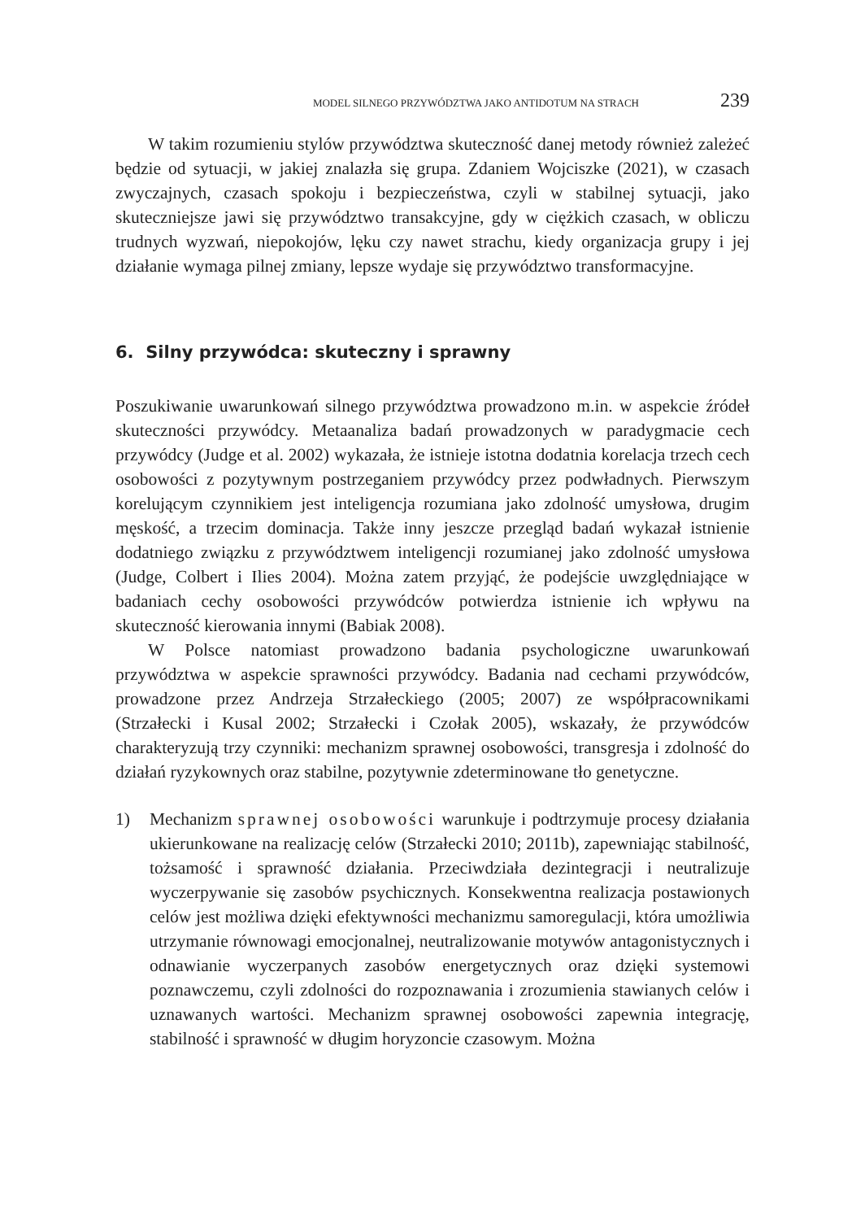MODEL SILNEGO PRZYWÓDZTWA JAKO ANTIDOTUM NA STRACH 239
W takim rozumieniu stylów przywództwa skuteczność danej metody również zależeć będzie od sytuacji, w jakiej znalazła się grupa. Zdaniem Wojciszke (2021), w czasach zwyczajnych, czasach spokoju i bezpieczeństwa, czyli w stabilnej sytuacji, jako skuteczniejsze jawi się przywództwo transakcyjne, gdy w ciężkich czasach, w obliczu trudnych wyzwań, niepokojów, lęku czy nawet strachu, kiedy organizacja grupy i jej działanie wymaga pilnej zmiany, lepsze wydaje się przywództwo transformacyjne.
6. Silny przywódca: skuteczny i sprawny
Poszukiwanie uwarunkowań silnego przywództwa prowadzono m.in. w aspekcie źródeł skuteczności przywódcy. Metaanaliza badań prowadzonych w paradygmacie cech przywódcy (Judge et al. 2002) wykazała, że istnieje istotna dodatnia korelacja trzech cech osobowości z pozytywnym postrzeganiem przywódcy przez podwładnych. Pierwszym korelującym czynnikiem jest inteligencja rozumiana jako zdolność umysłowa, drugim męskość, a trzecim dominacja. Także inny jeszcze przegląd badań wykazał istnienie dodatniego związku z przywództwem inteligencji rozumianej jako zdolność umysłowa (Judge, Colbert i Ilies 2004). Można zatem przyjąć, że podejście uwzględniające w badaniach cechy osobowości przywódców potwierdza istnienie ich wpływu na skuteczność kierowania innymi (Babiak 2008).
W Polsce natomiast prowadzono badania psychologiczne uwarunkowań przywództwa w aspekcie sprawności przywódcy. Badania nad cechami przywódców, prowadzone przez Andrzeja Strzałeckiego (2005; 2007) ze współpracownikami (Strzałecki i Kusal 2002; Strzałecki i Czołak 2005), wskazały, że przywódców charakteryzują trzy czynniki: mechanizm sprawnej osobowości, transgresja i zdolność do działań ryzykownych oraz stabilne, pozytywnie zdeterminowane tło genetyczne.
1) Mechanizm sprawnej osobowości warunkuje i podtrzymuje procesy działania ukierunkowane na realizację celów (Strzałecki 2010; 2011b), zapewniając stabilność, tożsamość i sprawność działania. Przeciwdziała dezintegracji i neutralizuje wyczerpywanie się zasobów psychicznych. Konsekwentna realizacja postawionych celów jest możliwa dzięki efektywności mechanizmu samoregulacji, która umożliwia utrzymanie równowagi emocjonalnej, neutralizowanie motywów antagonistycznych i odnawianie wyczerpanych zasobów energetycznych oraz dzięki systemowi poznawczemu, czyli zdolności do rozpoznawania i zrozumienia stawianych celów i uznawanych wartości. Mechanizm sprawnej osobowości zapewnia integrację, stabilność i sprawność w długim horyzoncie czasowym. Można